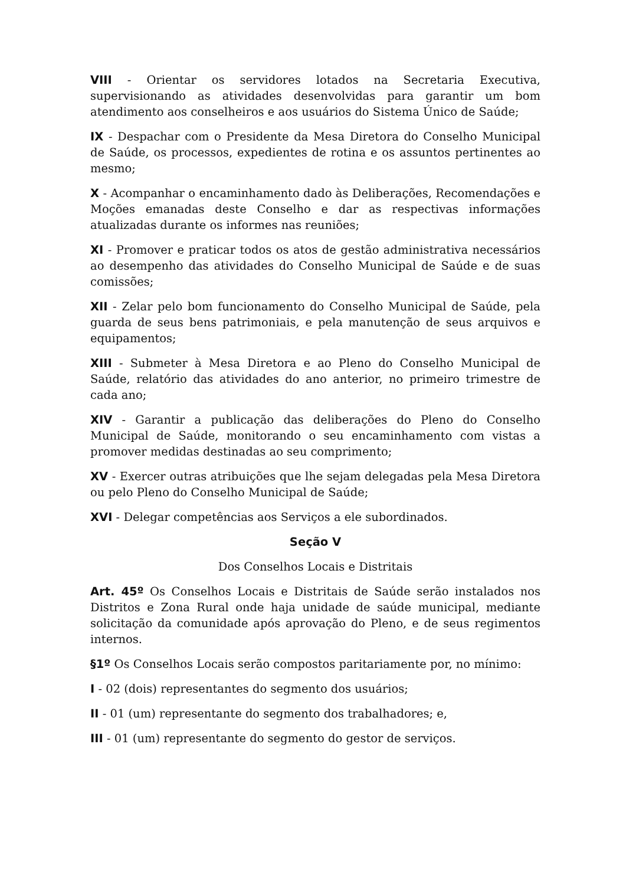VIII - Orientar os servidores lotados na Secretaria Executiva, supervisionando as atividades desenvolvidas para garantir um bom atendimento aos conselheiros e aos usuários do Sistema Único de Saúde;
IX - Despachar com o Presidente da Mesa Diretora do Conselho Municipal de Saúde, os processos, expedientes de rotina e os assuntos pertinentes ao mesmo;
X - Acompanhar o encaminhamento dado às Deliberações, Recomendações e Moções emanadas deste Conselho e dar as respectivas informações atualizadas durante os informes nas reuniões;
XI - Promover e praticar todos os atos de gestão administrativa necessários ao desempenho das atividades do Conselho Municipal de Saúde e de suas comissões;
XII - Zelar pelo bom funcionamento do Conselho Municipal de Saúde, pela guarda de seus bens patrimoniais, e pela manutenção de seus arquivos e equipamentos;
XIII - Submeter à Mesa Diretora e ao Pleno do Conselho Municipal de Saúde, relatório das atividades do ano anterior, no primeiro trimestre de cada ano;
XIV - Garantir a publicação das deliberações do Pleno do Conselho Municipal de Saúde, monitorando o seu encaminhamento com vistas a promover medidas destinadas ao seu comprimento;
XV - Exercer outras atribuições que lhe sejam delegadas pela Mesa Diretora ou pelo Pleno do Conselho Municipal de Saúde;
XVI - Delegar competências aos Serviços a ele subordinados.
Seção V
Dos Conselhos Locais e Distritais
Art. 45º Os Conselhos Locais e Distritais de Saúde serão instalados nos Distritos e Zona Rural onde haja unidade de saúde municipal, mediante solicitação da comunidade após aprovação do Pleno, e de seus regimentos internos.
§1º Os Conselhos Locais serão compostos paritariamente por, no mínimo:
I - 02 (dois) representantes do segmento dos usuários;
II - 01 (um) representante do segmento dos trabalhadores; e,
III - 01 (um) representante do segmento do gestor de serviços.